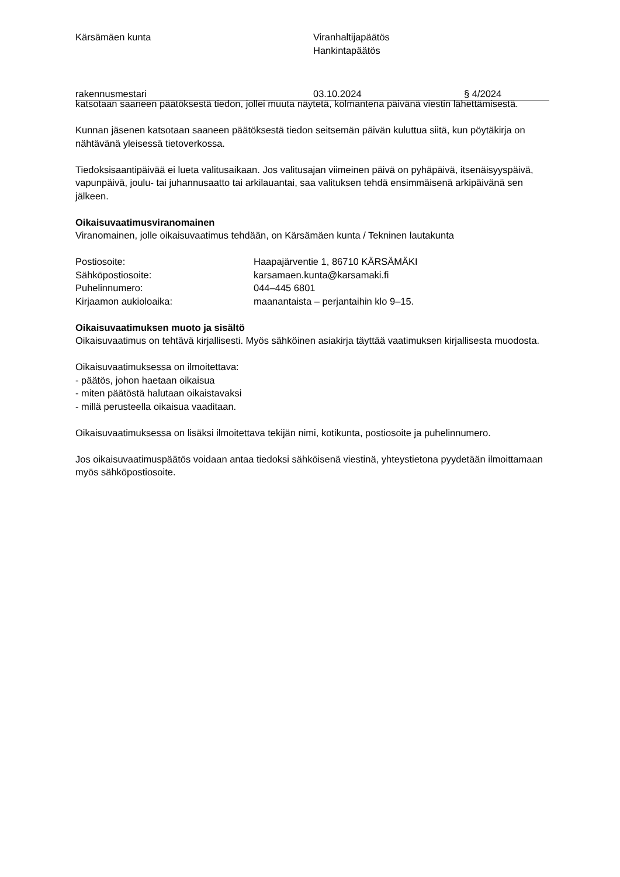Kärsämäen kunta Viranhaltijapäätös
Hankintapäätös
rakennusmestari 03.10.2024 § 4/2024
katsotaan saaneen päätöksestä tiedon, jollei muuta näytetä, kolmantena päivänä viestin lähettämisestä.
Kunnan jäsenen katsotaan saaneen päätöksestä tiedon seitsemän päivän kuluttua siitä, kun pöytäkirja on nähtävänä yleisessä tietoverkossa.
Tiedoksisaantipäivää ei lueta valitusaikaan. Jos valitusajan viimeinen päivä on pyhäpäivä, itsenäisyyspäivä, vapunpäivä, joulu- tai juhannusaatto tai arkilauantai, saa valituksen tehdä ensimmäisenä arkipäivänä sen jälkeen.
Oikaisuvaatimusviranomainen
Viranomainen, jolle oikaisuvaatimus tehdään, on Kärsämäen kunta / Tekninen lautakunta
Postiosoite: Haapajärventie 1, 86710 KÄRSÄMÄKI
Sähköpostiosoite: karsamaen.kunta@karsamaki.fi
Puhelinnumero: 044–445 6801
Kirjaamon aukioloaika: maanantaista – perjantaihin klo 9–15.
Oikaisuvaatimuksen muoto ja sisältö
Oikaisuvaatimus on tehtävä kirjallisesti. Myös sähköinen asiakirja täyttää vaatimuksen kirjallisesta muodosta.
Oikaisuvaatimuksessa on ilmoitettava:
- päätös, johon haetaan oikaisua
- miten päätöstä halutaan oikaistavaksi
- millä perusteella oikaisua vaaditaan.
Oikaisuvaatimuksessa on lisäksi ilmoitettava tekijän nimi, kotikunta, postiosoite ja puhelinnumero.
Jos oikaisuvaatimuspäätös voidaan antaa tiedoksi sähköisenä viestinä, yhteystietona pyydetään ilmoittamaan myös sähköpostiosoite.